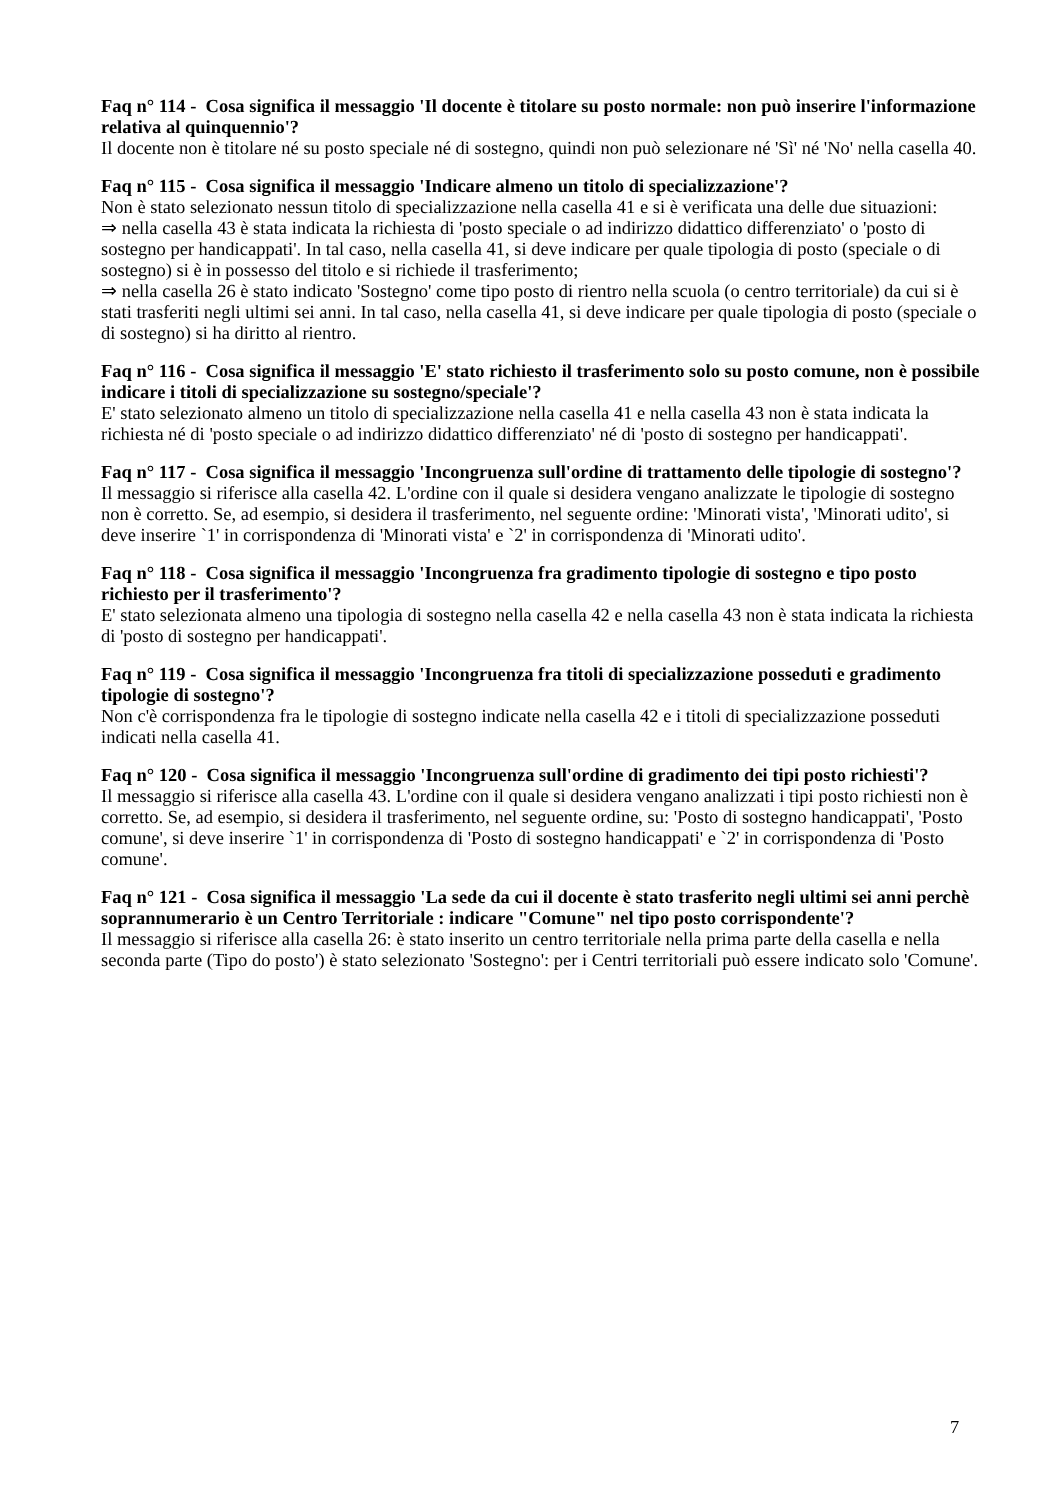Faq n° 114 - Cosa significa il messaggio 'Il docente è titolare su posto normale: non può inserire l'informazione relativa al quinquennio'?
Il docente non è titolare né su posto speciale né di sostegno, quindi non può selezionare né 'Sì' né 'No' nella casella 40.
Faq n° 115 - Cosa significa il messaggio 'Indicare almeno un titolo di specializzazione'?
Non è stato selezionato nessun titolo di specializzazione nella casella 41 e si è verificata una delle due situazioni:
⇒ nella casella 43 è stata indicata la richiesta di 'posto speciale o ad indirizzo didattico differenziato' o 'posto di sostegno per handicappati'. In tal caso, nella casella 41, si deve indicare per quale tipologia di posto (speciale o di sostegno) si è in possesso del titolo e si richiede il trasferimento;
⇒ nella casella 26 è stato indicato 'Sostegno' come tipo posto di rientro nella scuola (o centro territoriale) da cui si è stati trasferiti negli ultimi sei anni. In tal caso, nella casella 41, si deve indicare per quale tipologia di posto (speciale o di sostegno) si ha diritto al rientro.
Faq n° 116 - Cosa significa il messaggio 'E' stato richiesto il trasferimento solo su posto comune, non è possibile indicare i titoli di specializzazione su sostegno/speciale'?
E' stato selezionato almeno un titolo di specializzazione nella casella 41 e nella casella 43 non è stata indicata la richiesta né di 'posto speciale o ad indirizzo didattico differenziato' né di 'posto di sostegno per handicappati'.
Faq n° 117 - Cosa significa il messaggio 'Incongruenza sull'ordine di trattamento delle tipologie di sostegno'?
Il messaggio si riferisce alla casella 42. L'ordine con il quale si desidera vengano analizzate le tipologie di sostegno non è corretto. Se, ad esempio, si desidera il trasferimento, nel seguente ordine: 'Minorati vista', 'Minorati udito', si deve inserire `1' in corrispondenza di 'Minorati vista' e `2' in corrispondenza di 'Minorati udito'.
Faq n° 118 - Cosa significa il messaggio 'Incongruenza fra gradimento tipologie di sostegno e tipo posto richiesto per il trasferimento'?
E' stato selezionata almeno una tipologia di sostegno nella casella 42 e nella casella 43 non è stata indicata la richiesta di 'posto di sostegno per handicappati'.
Faq n° 119 - Cosa significa il messaggio 'Incongruenza fra titoli di specializzazione posseduti e gradimento tipologie di sostegno'?
Non c'è corrispondenza fra le tipologie di sostegno indicate nella casella 42 e i titoli di specializzazione posseduti indicati nella casella 41.
Faq n° 120 - Cosa significa il messaggio 'Incongruenza sull'ordine di gradimento dei tipi posto richiesti'?
Il messaggio si riferisce alla casella 43. L'ordine con il quale si desidera vengano analizzati i tipi posto richiesti non è corretto. Se, ad esempio, si desidera il trasferimento, nel seguente ordine, su: 'Posto di sostegno handicappati', 'Posto comune', si deve inserire `1' in corrispondenza di 'Posto di sostegno handicappati' e `2' in corrispondenza di 'Posto comune'.
Faq n° 121 - Cosa significa il messaggio 'La sede da cui il docente è stato trasferito negli ultimi sei anni perchè soprannumerario è un Centro Territoriale : indicare "Comune" nel tipo posto corrispondente'?
Il messaggio si riferisce alla casella 26: è stato inserito un centro territoriale nella prima parte della casella e nella seconda parte (Tipo do posto') è stato selezionato 'Sostegno': per i Centri territoriali può essere indicato solo 'Comune'.
7